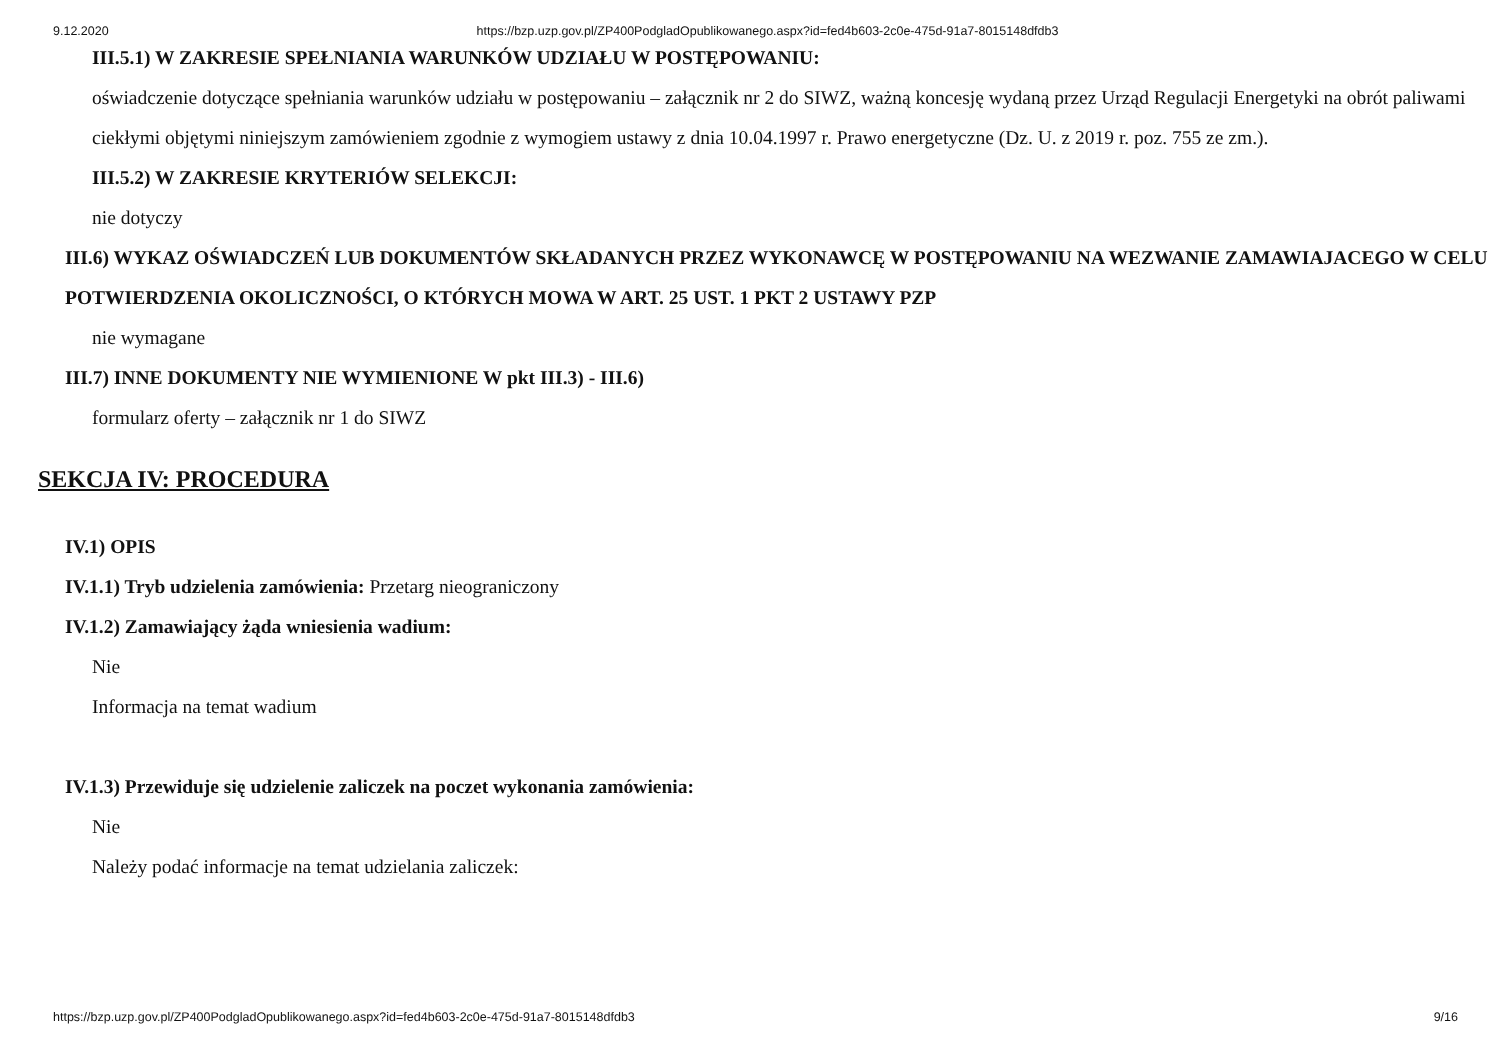9.12.2020 https://bzp.uzp.gov.pl/ZP400PodgladOpublikowanego.aspx?id=fed4b603-2c0e-475d-91a7-8015148dfdb3
III.5.1) W ZAKRESIE SPEŁNIANIA WARUNKÓW UDZIAŁU W POSTĘPOWANIU:
oświadczenie dotyczące spełniania warunków udziału w postępowaniu – załącznik nr 2 do SIWZ, ważną koncesję wydaną przez Urząd Regulacji Energetyki na obrót paliwami ciekłymi objętymi niniejszym zamówieniem zgodnie z wymogiem ustawy z dnia 10.04.1997 r. Prawo energetyczne (Dz. U. z 2019 r. poz. 755 ze zm.).
III.5.2) W ZAKRESIE KRYTERIÓW SELEKCJI:
nie dotyczy
III.6) WYKAZ OŚWIADCZEŃ LUB DOKUMENTÓW SKŁADANYCH PRZEZ WYKONAWCĘ W POSTĘPOWANIU NA WEZWANIE ZAMAWIAJACEGO W CELU POTWIERDZENIA OKOLICZNOŚCI, O KTÓRYCH MOWA W ART. 25 UST. 1 PKT 2 USTAWY PZP
nie wymagane
III.7) INNE DOKUMENTY NIE WYMIENIONE W pkt III.3) - III.6)
formularz oferty – załącznik nr 1 do SIWZ
SEKCJA IV: PROCEDURA
IV.1) OPIS
IV.1.1) Tryb udzielenia zamówienia: Przetarg nieograniczony
IV.1.2) Zamawiający żąda wniesienia wadium:
Nie
Informacja na temat wadium
IV.1.3) Przewiduje się udzielenie zaliczek na poczet wykonania zamówienia:
Nie
Należy podać informacje na temat udzielania zaliczek:
https://bzp.uzp.gov.pl/ZP400PodgladOpublikowanego.aspx?id=fed4b603-2c0e-475d-91a7-8015148dfdb3 9/16